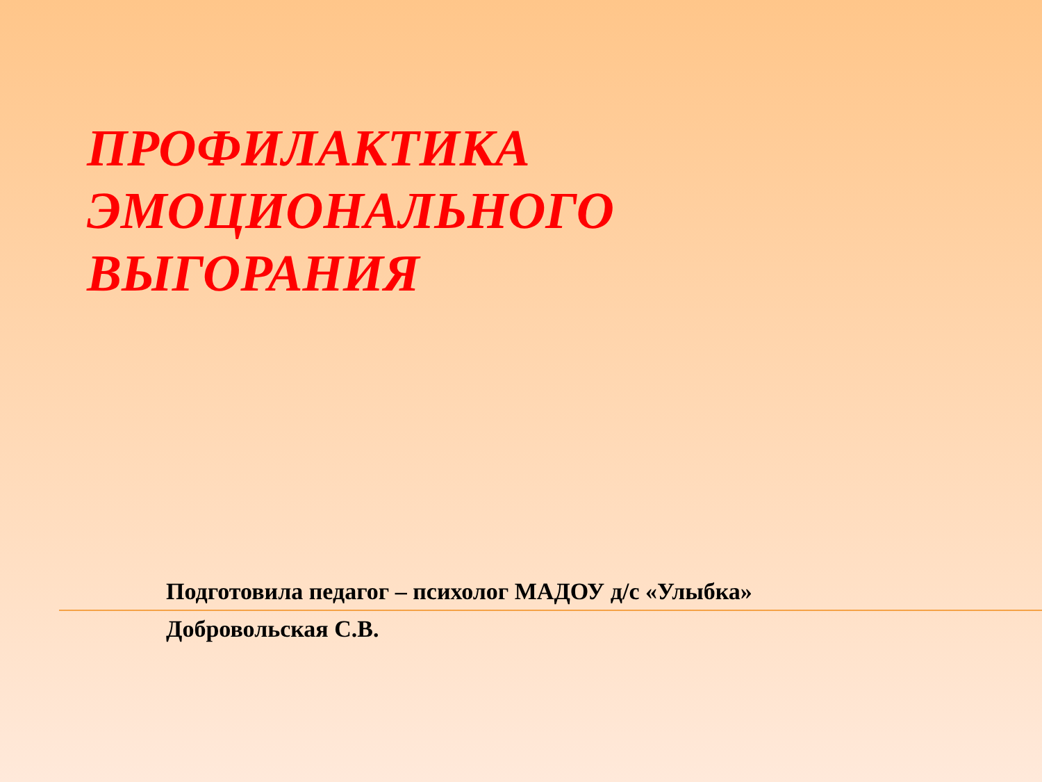ПРОФИЛАКТИКА
ЭМОЦИОНАЛЬНОГО
ВЫГОРАНИЯ
Подготовила педагог – психолог МАДОУ д/с «Улыбка»
Добровольская С.В.